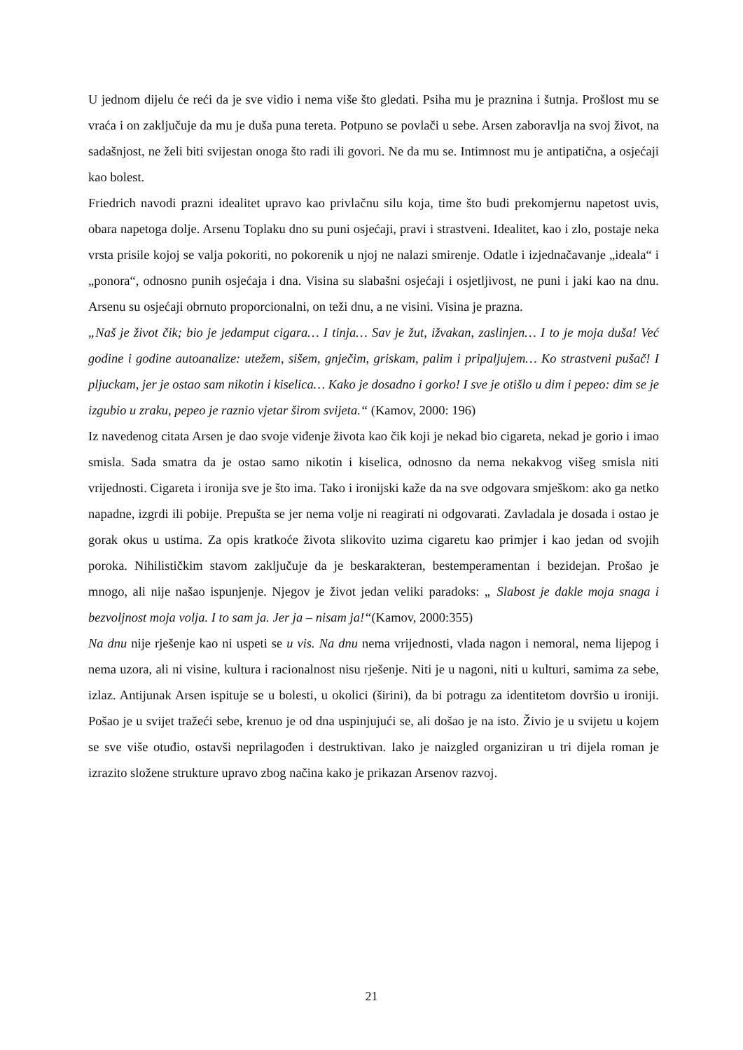U jednom dijelu će reći da je sve vidio i nema više što gledati. Psiha mu je praznina i šutnja. Prošlost mu se vraća i on zaključuje da mu je duša puna tereta. Potpuno se povlači u sebe. Arsen zaboravlja na svoj život, na sadašnjost, ne želi biti svijestan onoga što radi ili govori. Ne da mu se. Intimnost mu je antipatična, a osjećaji kao bolest.
Friedrich navodi prazni idealitet upravo kao privlačnu silu koja, time što budi prekomjernu napetost uvis, obara napetoga dolje. Arsenu Toplaku dno su puni osjećaji, pravi i strastveni. Idealitet, kao i zlo, postaje neka vrsta prisile kojoj se valja pokoriti, no pokorenik u njoj ne nalazi smirenje. Odatle i izjednačavanje „ideala“ i „ponora“, odnosno punih osjećaja i dna. Visina su slabašni osjećaji i osjetljivost, ne puni i jaki kao na dnu. Arsenu su osjećaji obrnuto proporcionalni, on teži dnu, a ne visini. Visina je prazna.
„Naš je život čik; bio je jedamput cigara… I tinja… Sav je žut, ižvakan, zaslinjen… I to je moja duša! Već godine i godine autoanalize: utežem, sišem, gnječim, griskam, palim i pripaljujem… Ko strastveni pušač! I pljuckam, jer je ostao sam nikotin i kiselica… Kako je dosadno i gorko! I sve je otišlo u dim i pepeo: dim se je izgubio u zraku, pepeo je raznio vjetar širom svijeta.“ (Kamov, 2000: 196)
Iz navedenog citata Arsen je dao svoje viđenje života kao čik koji je nekad bio cigareta, nekad je gorio i imao smisla. Sada smatra da je ostao samo nikotin i kiselica, odnosno da nema nekakvog višeg smisla niti vrijednosti. Cigareta i ironija sve je što ima. Tako i ironijski kaže da na sve odgovara smješkom: ako ga netko napadne, izgrdi ili pobije. Prepušta se jer nema volje ni reagirati ni odgovarati. Zavladala je dosada i ostao je gorak okus u ustima. Za opis kratkoće života slikovito uzima cigaretu kao primjer i kao jedan od svojih poroka. Nihilističkim stavom zaključuje da je beskarakteran, bestemperamentan i bezidejan. Prošao je mnogo, ali nije našao ispunjenje. Njegov je život jedan veliki paradoks: „ Slabost je dakle moja snaga i bezvoljnost moja volja. I to sam ja. Jer ja – nisam ja!“(Kamov, 2000:355)
Na dnu nije rješenje kao ni uspeti se u vis. Na dnu nema vrijednosti, vlada nagon i nemoral, nema lijepog i nema uzora, ali ni visine, kultura i racionalnost nisu rješenje. Niti je u nagoni, niti u kulturi, samima za sebe, izlaz. Antijunak Arsen ispituje se u bolesti, u okolici (širini), da bi potragu za identitetom dovršio u ironiji. Pošao je u svijet tražeći sebe, krenuo je od dna uspinjujući se, ali došao je na isto. Živio je u svijetu u kojem se sve više otuđio, ostavši neprilagođen i destruktivan. Iako je naizgled organiziran u tri dijela roman je izrazito složene strukture upravo zbog načina kako je prikazan Arsenov razvoj.
21